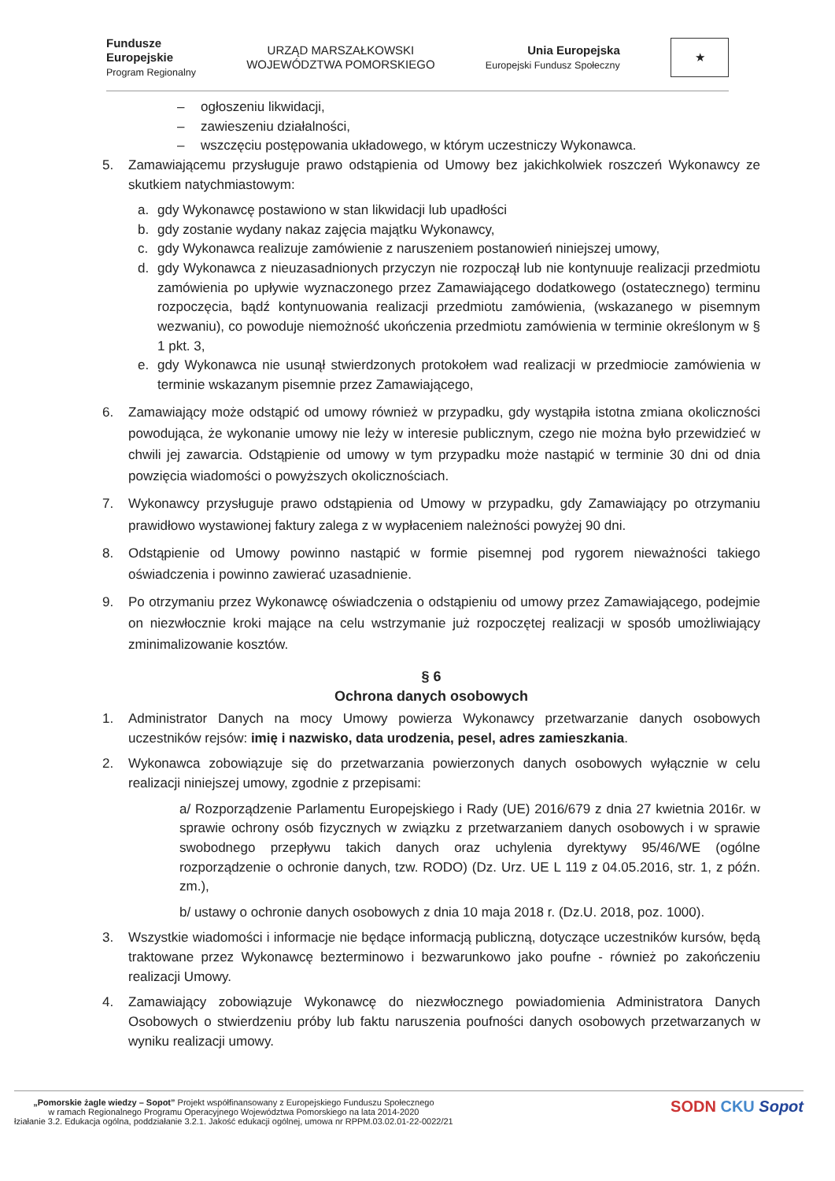Fundusze
Europejskie
Program Regionalny
URZĄD MARSZAŁKOWSKI
WOJEWÓDZTWA POMORSKIEGO
Unia Europejska
Europejski Fundusz Społeczny
★
– ogłoszeniu likwidacji,
– zawieszeniu działalności,
– wszczęciu postępowania układowego, w którym uczestniczy Wykonawca.
5. Zamawiającemu przysługuje prawo odstąpienia od Umowy bez jakichkolwiek roszczeń Wykonawcy ze skutkiem natychmiastowym:
a. gdy Wykonawcę postawiono w stan likwidacji lub upadłości
b. gdy zostanie wydany nakaz zajęcia majątku Wykonawcy,
c. gdy Wykonawca realizuje zamówienie z naruszeniem postanowień niniejszej umowy,
d. gdy Wykonawca z nieuzasadnionych przyczyn nie rozpoczął lub nie kontynuuje realizacji przedmiotu zamówienia po upływie wyznaczonego przez Zamawiającego dodatkowego (ostatecznego) terminu rozpoczęcia, bądź kontynuowania realizacji przedmiotu zamówienia, (wskazanego w pisemnym wezwaniu), co powoduje niemożność ukończenia przedmiotu zamówienia w terminie określonym w § 1 pkt. 3,
e. gdy Wykonawca nie usunął stwierdzonych protokołem wad realizacji w przedmiocie zamówienia w terminie wskazanym pisemnie przez Zamawiającego,
6. Zamawiający może odstąpić od umowy również w przypadku, gdy wystąpiła istotna zmiana okoliczności powodująca, że wykonanie umowy nie leży w interesie publicznym, czego nie można było przewidzieć w chwili jej zawarcia. Odstąpienie od umowy w tym przypadku może nastąpić w terminie 30 dni od dnia powzięcia wiadomości o powyższych okolicznościach.
7. Wykonawcy przysługuje prawo odstąpienia od Umowy w przypadku, gdy Zamawiający po otrzymaniu prawidłowo wystawionej faktury zalega z w wypłaceniem należności powyżej 90 dni.
8. Odstąpienie od Umowy powinno nastąpić w formie pisemnej pod rygorem nieważności takiego oświadczenia i powinno zawierać uzasadnienie.
9. Po otrzymaniu przez Wykonawcę oświadczenia o odstąpieniu od umowy przez Zamawiającego, podejmie on niezwłocznie kroki mające na celu wstrzymanie już rozpoczętej realizacji w sposób umożliwiający zminimalizowanie kosztów.
§ 6
Ochrona danych osobowych
1. Administrator Danych na mocy Umowy powierza Wykonawcy przetwarzanie danych osobowych uczestników rejsów: imię i nazwisko, data urodzenia, pesel, adres zamieszkania.
2. Wykonawca zobowiązuje się do przetwarzania powierzonych danych osobowych wyłącznie w celu realizacji niniejszej umowy, zgodnie z przepisami:
a/ Rozporządzenie Parlamentu Europejskiego i Rady (UE) 2016/679 z dnia 27 kwietnia 2016r. w sprawie ochrony osób fizycznych w związku z przetwarzaniem danych osobowych i w sprawie swobodnego przepływu takich danych oraz uchylenia dyrektywy 95/46/WE (ogólne rozporządzenie o ochronie danych, tzw. RODO) (Dz. Urz. UE L 119 z 04.05.2016, str. 1, z późn. zm.),
b/ ustawy o ochronie danych osobowych z dnia 10 maja 2018 r. (Dz.U. 2018, poz. 1000).
3. Wszystkie wiadomości i informacje nie będące informacją publiczną, dotyczące uczestników kursów, będą traktowane przez Wykonawcę bezterminowo i bezwarunkowo jako poufne - również po zakończeniu realizacji Umowy.
4. Zamawiający zobowiązuje Wykonawcę do niezwłocznego powiadomienia Administratora Danych Osobowych o stwierdzeniu próby lub faktu naruszenia poufności danych osobowych przetwarzanych w wyniku realizacji umowy.
„Pomorskie żagle wiedzy – Sopot” Projekt współfinansowany z Europejskiego Funduszu Społecznego
w ramach Regionalnego Programu Operacyjnego Województwa Pomorskiego na lata 2014-2020
łziałanie 3.2. Edukacja ogólna, poddziałanie 3.2.1. Jakość edukacji ogólnej, umowa nr RPPM.03.02.01-22-0022/21
SODN CKU Sopot